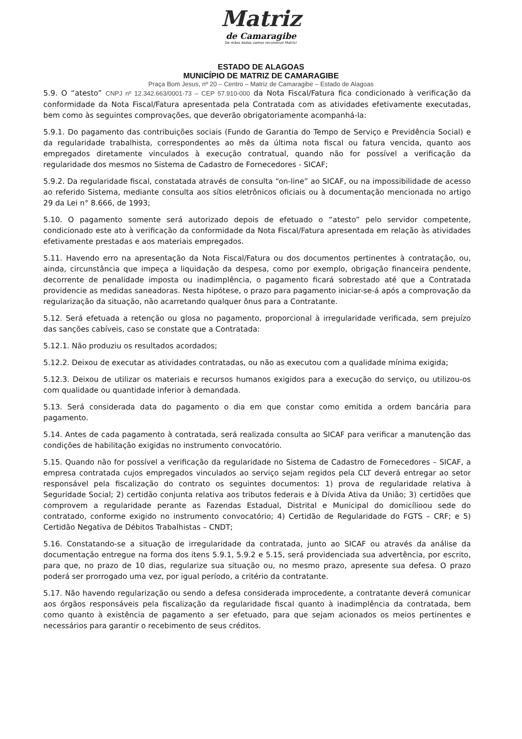Matriz
de Camaragibe
De mãos dadas vamos reconstruir Matriz!
ESTADO DE ALAGOAS
MUNICÍPIO DE MATRIZ DE CAMARAGIBE
Praça Bom Jesus, nº 20 – Centro – Matriz de Camaragibe – Estado de Alagoas
5.9. O “atesto” CNPJ nº 12.342.663/0001-73 – CEP 57.910-000 da Nota Fiscal/Fatura fica condicionado à verificação da conformidade da Nota Fiscal/Fatura apresentada pela Contratada com as atividades efetivamente executadas, bem como às seguintes comprovações, que deverão obrigatoriamente acompanhá-la:
5.9.1. Do pagamento das contribuições sociais (Fundo de Garantia do Tempo de Serviço e Previdência Social) e da regularidade trabalhista, correspondentes ao mês da última nota fiscal ou fatura vencida, quanto aos empregados diretamente vinculados à execução contratual, quando não for possível a verificação da regularidade dos mesmos no Sistema de Cadastro de Fornecedores - SICAF;
5.9.2. Da regularidade fiscal, constatada através de consulta “on-line” ao SICAF, ou na impossibilidade de acesso ao referido Sistema, mediante consulta aos sítios eletrônicos oficiais ou à documentação mencionada no artigo 29 da Lei n° 8.666, de 1993;
5.10. O pagamento somente será autorizado depois de efetuado o “atesto” pelo servidor competente, condicionado este ato à verificação da conformidade da Nota Fiscal/Fatura apresentada em relação às atividades efetivamente prestadas e aos materiais empregados.
5.11. Havendo erro na apresentação da Nota Fiscal/Fatura ou dos documentos pertinentes à contratação, ou, ainda, circunstância que impeça a liquidação da despesa, como por exemplo, obrigação financeira pendente, decorrente de penalidade imposta ou inadimplência, o pagamento ficará sobrestado até que a Contratada providencie as medidas saneadoras. Nesta hipótese, o prazo para pagamento iniciar-se-á após a comprovação da regularização da situação, não acarretando qualquer ônus para a Contratante.
5.12. Será efetuada a retenção ou glosa no pagamento, proporcional à irregularidade verificada, sem prejuízo das sanções cabíveis, caso se constate que a Contratada:
5.12.1. Não produziu os resultados acordados;
5.12.2. Deixou de executar as atividades contratadas, ou não as executou com a qualidade mínima exigida;
5.12.3. Deixou de utilizar os materiais e recursos humanos exigidos para a execução do serviço, ou utilizou-os com qualidade ou quantidade inferior à demandada.
5.13. Será considerada data do pagamento o dia em que constar como emitida a ordem bancária para pagamento.
5.14. Antes de cada pagamento à contratada, será realizada consulta ao SICAF para verificar a manutenção das condições de habilitação exigidas no instrumento convocatório.
5.15. Quando não for possível a verificação da regularidade no Sistema de Cadastro de Fornecedores – SICAF, a empresa contratada cujos empregados vinculados ao serviço sejam regidos pela CLT deverá entregar ao setor responsável pela fiscalização do contrato os seguintes documentos: 1) prova de regularidade relativa à Seguridade Social; 2) certidão conjunta relativa aos tributos federais e à Dívida Ativa da União; 3) certidões que comprovem a regularidade perante as Fazendas Estadual, Distrital e Municipal do domicílioou sede do contratado, conforme exigido no instrumento convocatório; 4) Certidão de Regularidade do FGTS – CRF; e 5) Certidão Negativa de Débitos Trabalhistas – CNDT;
5.16. Constatando-se a situação de irregularidade da contratada, junto ao SICAF ou através da análise da documentação entregue na forma dos itens 5.9.1, 5.9.2 e 5.15, será providenciada sua advertência, por escrito, para que, no prazo de 10 dias, regularize sua situação ou, no mesmo prazo, apresente sua defesa. O prazo poderá ser prorrogado uma vez, por igual período, a critério da contratante.
5.17. Não havendo regularização ou sendo a defesa considerada improcedente, a contratante deverá comunicar aos órgãos responsáveis pela fiscalização da regularidade fiscal quanto à inadimplência da contratada, bem como quanto à existência de pagamento a ser efetuado, para que sejam acionados os meios pertinentes e necessários para garantir o recebimento de seus créditos.